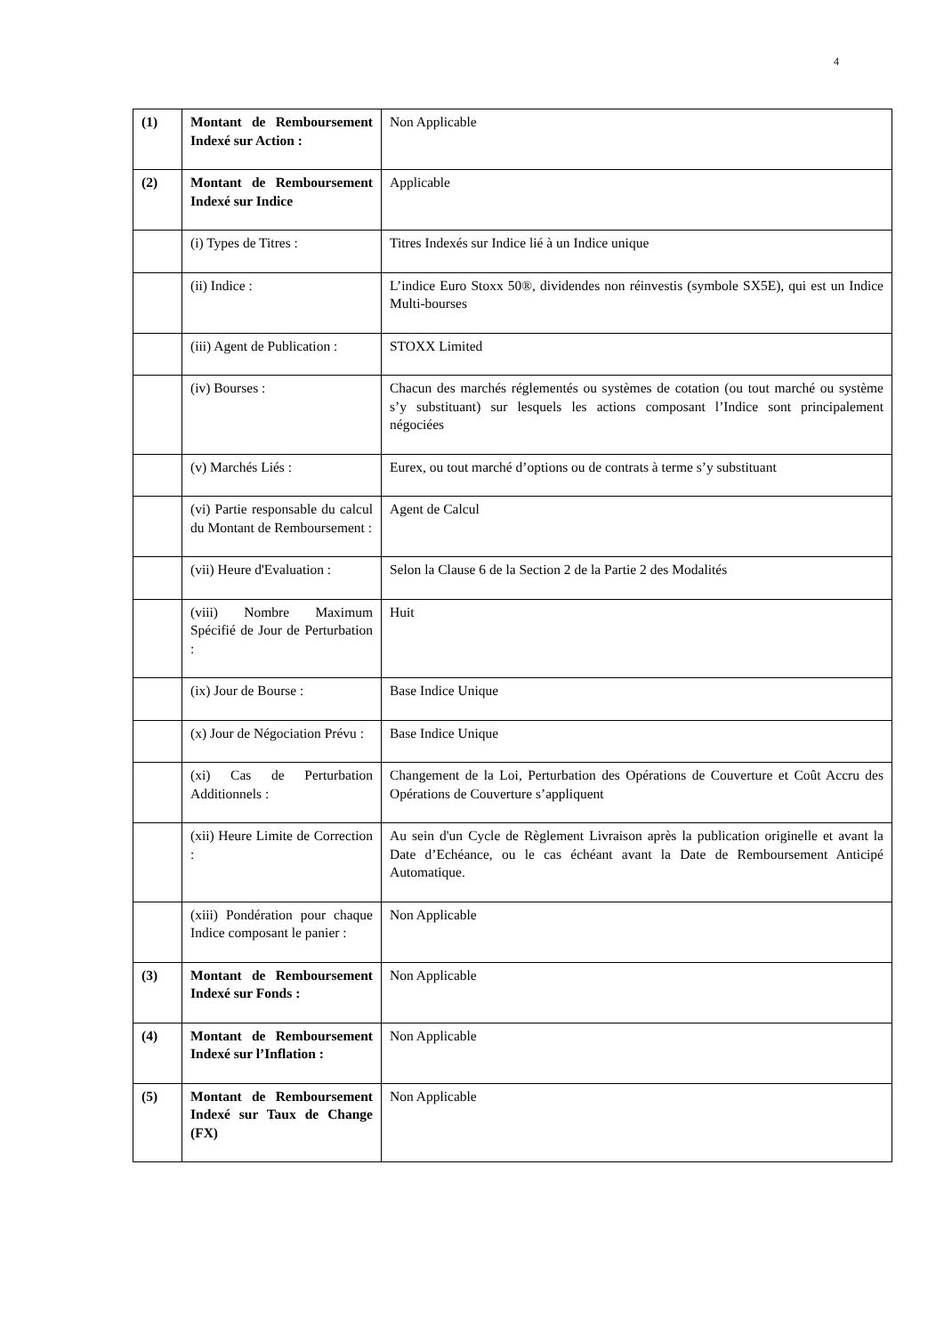4
| (1) | Montant de Remboursement Indexé sur Action : | Non Applicable |
| (2) | Montant de Remboursement Indexé sur Indice | Applicable |
| | (i) Types de Titres : | Titres Indexés sur Indice lié à un Indice unique |
| | (ii) Indice : | L’indice Euro Stoxx 50®, dividendes non réinvestis (symbole SX5E), qui est un Indice Multi-bourses |
| | (iii) Agent de Publication : | STOXX Limited |
| | (iv) Bourses : | Chacun des marchés réglementés ou systèmes de cotation (ou tout marché ou système s’y substituant) sur lesquels les actions composant l’Indice sont principalement négociées |
| | (v) Marchés Liés : | Eurex, ou tout marché d’options ou de contrats à terme s’y substituant |
| | (vi) Partie responsable du calcul du Montant de Remboursement : | Agent de Calcul |
| | (vii) Heure d'Evaluation : | Selon la Clause 6 de la Section 2 de la Partie 2 des Modalités |
| | (viii) Nombre Maximum Spécifié de Jour de Perturbation : | Huit |
| | (ix) Jour de Bourse : | Base Indice Unique |
| | (x) Jour de Négociation Prévu : | Base Indice Unique |
| | (xi) Cas de Perturbation Additionnels : | Changement de la Loi, Perturbation des Opérations de Couverture et Coût Accru des Opérations de Couverture s’appliquent |
| | (xii) Heure Limite de Correction : | Au sein d'un Cycle de Règlement Livraison après la publication originelle et avant la Date d’Echéance, ou le cas échéant avant la Date de Remboursement Anticipé Automatique. |
| | (xiii) Pondération pour chaque Indice composant le panier : | Non Applicable |
| (3) | Montant de Remboursement Indexé sur Fonds : | Non Applicable |
| (4) | Montant de Remboursement Indexé sur l’Inflation : | Non Applicable |
| (5) | Montant de Remboursement Indexé sur Taux de Change (FX) | Non Applicable |